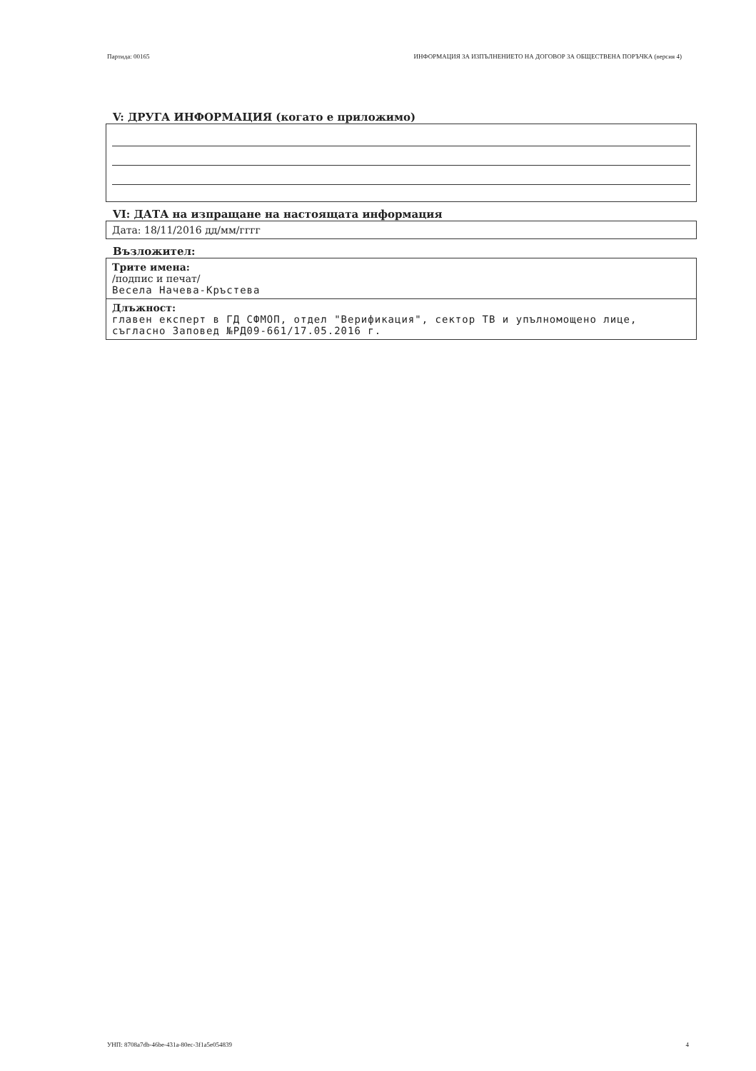Партида: 00165 ИНФОРМАЦИЯ ЗА ИЗПЪЛНЕНИЕТО НА ДОГОВОР ЗА ОБЩЕСТВЕНА ПОРЪЧКА (версия 4)
V: ДРУГА ИНФОРМАЦИЯ (когато е приложимо)
VI: ДАТА на изпращане на настоящата информация
Дата: 18/11/2016 дд/мм/гггг
Възложител:
Трите имена:
/подпис и печат/
Весела Начева-Кръстева
Длъжност:
главен експерт в ГД СФМОП, отдел "Верификация", сектор ТВ и упълномощено лице, съгласно Заповед №РД09-661/17.05.2016 г.
УНП: 8708a7db-46be-431a-80ec-3f1a5e054839 4